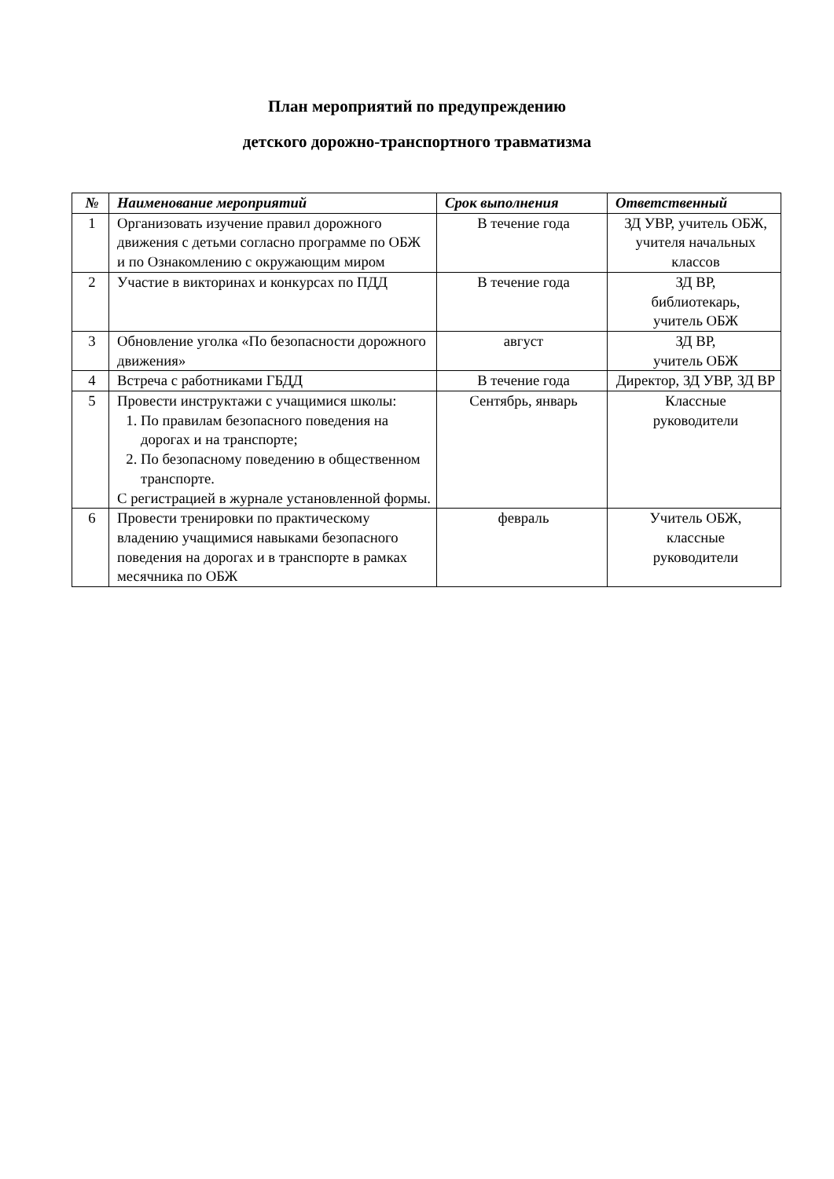План мероприятий по предупреждению
детского дорожно-транспортного травматизма
| № | Наименование мероприятий | Срок выполнения | Ответственный |
| --- | --- | --- | --- |
| 1 | Организовать изучение правил дорожного движения с детьми согласно программе по ОБЖ и по Ознакомлению с окружающим миром | В течение года | ЗД УВР, учитель ОБЖ, учителя начальных классов |
| 2 | Участие в викторинах и конкурсах по ПДД | В течение года | ЗД ВР, библиотекарь, учитель ОБЖ |
| 3 | Обновление уголка «По безопасности дорожного движения» | август | ЗД ВР, учитель ОБЖ |
| 4 | Встреча с работниками ГБДД | В течение года | Директор, ЗД УВР, ЗД ВР |
| 5 | Провести инструктажи с учащимися школы: 1. По правилам безопасного поведения на дорогах и на транспорте; 2. По безопасному поведению в общественном транспорте. С регистрацией в журнале установленной формы. | Сентябрь, январь | Классные руководители |
| 6 | Провести тренировки по практическому владению учащимися навыками безопасного поведения на дорогах и в транспорте в рамках месячника по ОБЖ | февраль | Учитель ОБЖ, классные руководители |